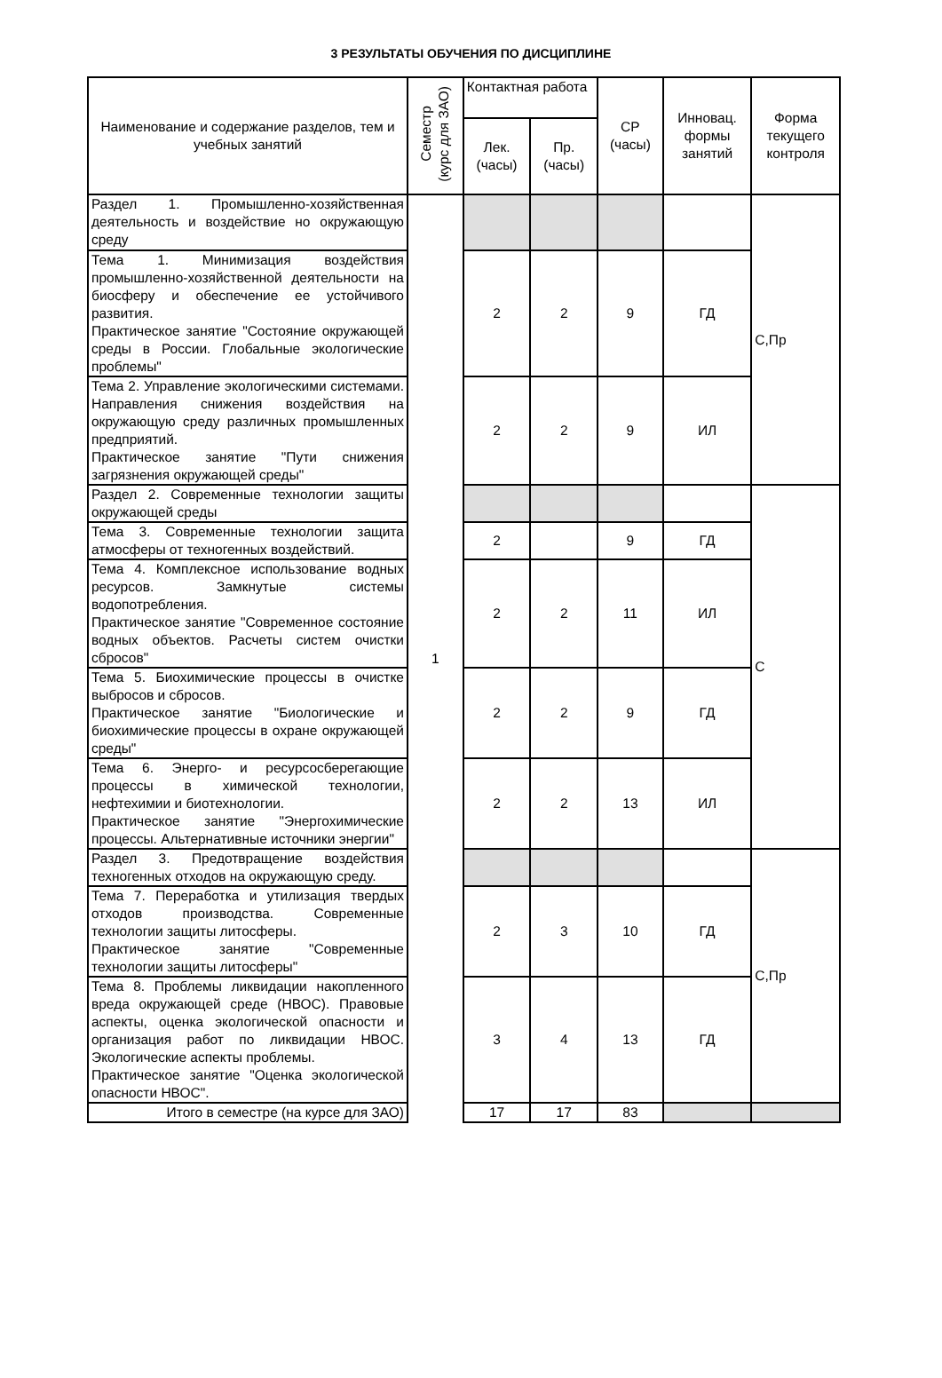3 РЕЗУЛЬТАТЫ ОБУЧЕНИЯ ПО ДИСЦИПЛИНЕ
| Наименование и содержание разделов, тем и учебных занятий | Семестр (курс для ЗАО) | Контактная работа | | СР (часы) | Инновац. формы занятий | Форма текущего контроля |
| --- | --- | --- | --- | --- | --- | --- |
| | | Лек. (часы) | Пр. (часы) | | | |
| Раздел 1. Промышленно-хозяйственная деятельность и воздействие но окружающую среду | 1 | | | | | С,Пр |
| Тема 1. Минимизация воздействия промышленно-хозяйственной деятельности на биосферу и обеспечение ее устойчивого развития. Практическое занятие "Состояние окружающей среды в России. Глобальные экологические проблемы" | | 2 | 2 | 9 | ГД | |
| Тема 2. Управление экологическими системами. Направления снижения воздействия на окружающую среду различных промышленных предприятий. Практическое занятие "Пути снижения загрязнения окружающей среды" | | 2 | 2 | 9 | ИЛ | |
| Раздел 2. Современные технологии защиты окружающей среды | | | | | | С |
| Тема 3. Современные технологии защита атмосферы от техногенных воздействий. | | 2 | | 9 | ГД | |
| Тема 4. Комплексное использование водных ресурсов. Замкнутые системы водопотребления. Практическое занятие "Современное состояние водных объектов. Расчеты систем очистки сбросов" | | 2 | 2 | 11 | ИЛ | |
| Тема 5. Биохимические процессы в очистке выбросов и сбросов. Практическое занятие "Биологические и биохимические процессы в охране окружающей среды" | | 2 | 2 | 9 | ГД | |
| Тема 6. Энерго- и ресурсосберегающие процессы в химической технологии, нефтехимии и биотехнологии. Практическое занятие "Энергохимические процессы. Альтернативные источники энергии" | | 2 | 2 | 13 | ИЛ | |
| Раздел 3. Предотвращение воздействия техногенных отходов на окружающую среду. | | | | | | С,Пр |
| Тема 7. Переработка и утилизация твердых отходов производства. Современные технологии защиты литосферы. Практическое занятие "Современные технологии защиты литосферы" | | 2 | 3 | 10 | ГД | |
| Тема 8. Проблемы ликвидации накопленного вреда окружающей среде (НВОС). Правовые аспекты, оценка экологической опасности и организация работ по ликвидации НВОС. Экологические аспекты проблемы. Практическое занятие "Оценка экологической опасности НВОС". | | 3 | 4 | 13 | ГД | |
| Итого в семестре (на курсе для ЗАО) | | 17 | 17 | 83 | | |